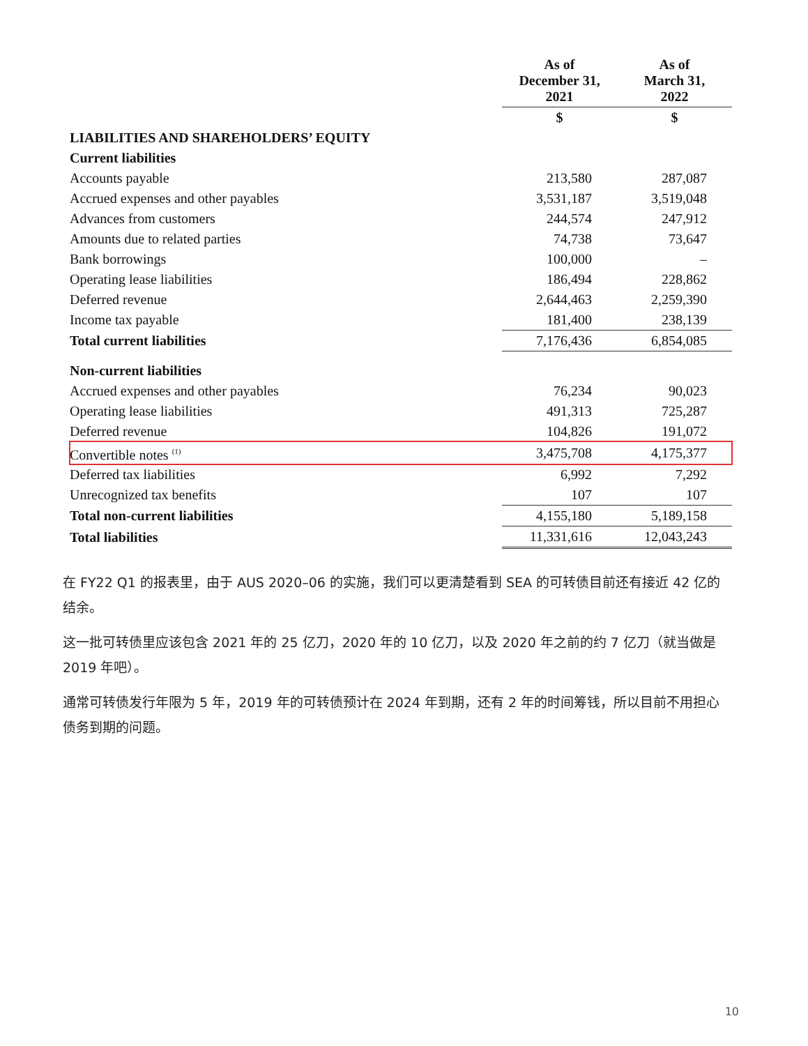| | As of December 31, 2021 | As of March 31, 2022 |
| --- | --- | --- |
| | $ | $ |
| LIABILITIES AND SHAREHOLDERS’ EQUITY | | |
| Current liabilities | | |
| Accounts payable | 213,580 | 287,087 |
| Accrued expenses and other payables | 3,531,187 | 3,519,048 |
| Advances from customers | 244,574 | 247,912 |
| Amounts due to related parties | 74,738 | 73,647 |
| Bank borrowings | 100,000 | – |
| Operating lease liabilities | 186,494 | 228,862 |
| Deferred revenue | 2,644,463 | 2,259,390 |
| Income tax payable | 181,400 | 238,139 |
| Total current liabilities | 7,176,436 | 6,854,085 |
| Non-current liabilities | | |
| Accrued expenses and other payables | 76,234 | 90,023 |
| Operating lease liabilities | 491,313 | 725,287 |
| Deferred revenue | 104,826 | 191,072 |
| Convertible notes <sup>(1)</sup> | 3,475,708 | 4,175,377 |
| Deferred tax liabilities | 6,992 | 7,292 |
| Unrecognized tax benefits | 107 | 107 |
| Total non-current liabilities | 4,155,180 | 5,189,158 |
| Total liabilities | 11,331,616 | 12,043,243 |
在 FY22 Q1 的报表里，由于 AUS 2020–06 的实施，我们可以更清楚看到 SEA 的可转债目前还有接近 42 亿的结余。
这一批可转债里应该包含 2021 年的 25 亿刀，2020 年的 10 亿刀，以及 2020 年之前的约 7 亿刀（就当做是 2019 年吧）。
通常可转债发行年限为 5 年，2019 年的可转债预计在 2024 年到期，还有 2 年的时间筹钱，所以目前不用担心债务到期的问题。
10